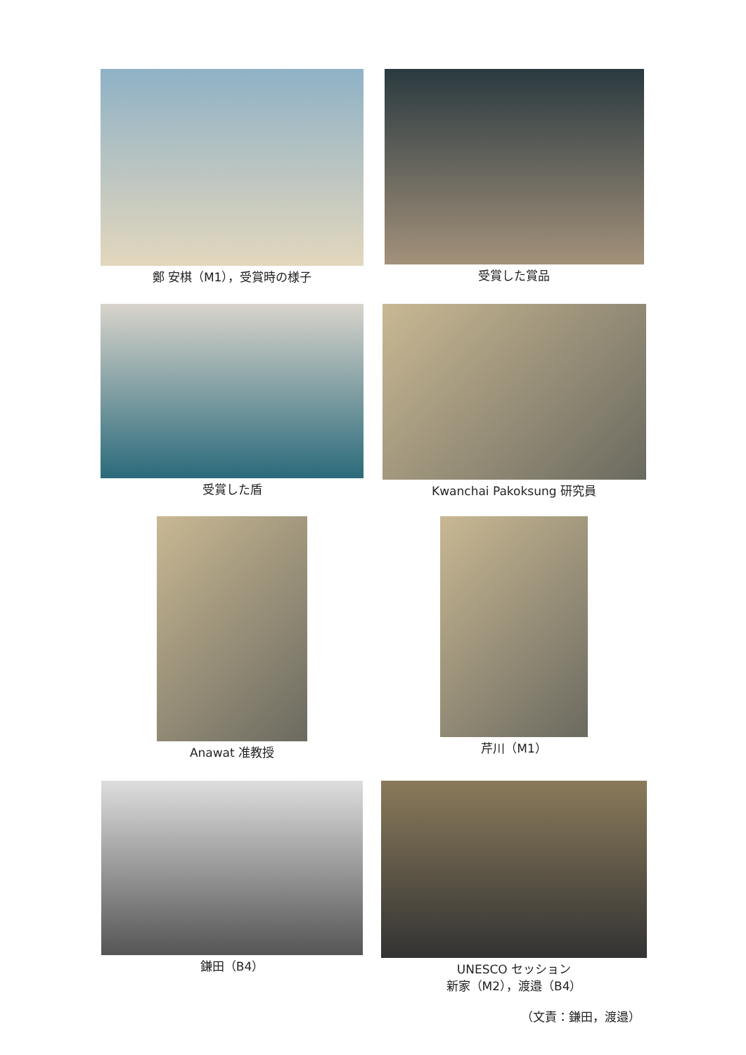鄭 安棋（M1），受賞時の様子 受賞した賞品
受賞した盾 Kwanchai Pakoksung 研究員
Anawat 准教授 芹川（M1）
鎌田（B4） UNESCO セッション
新家（M2），渡邉（B4）
（文責：鎌田，渡邉）